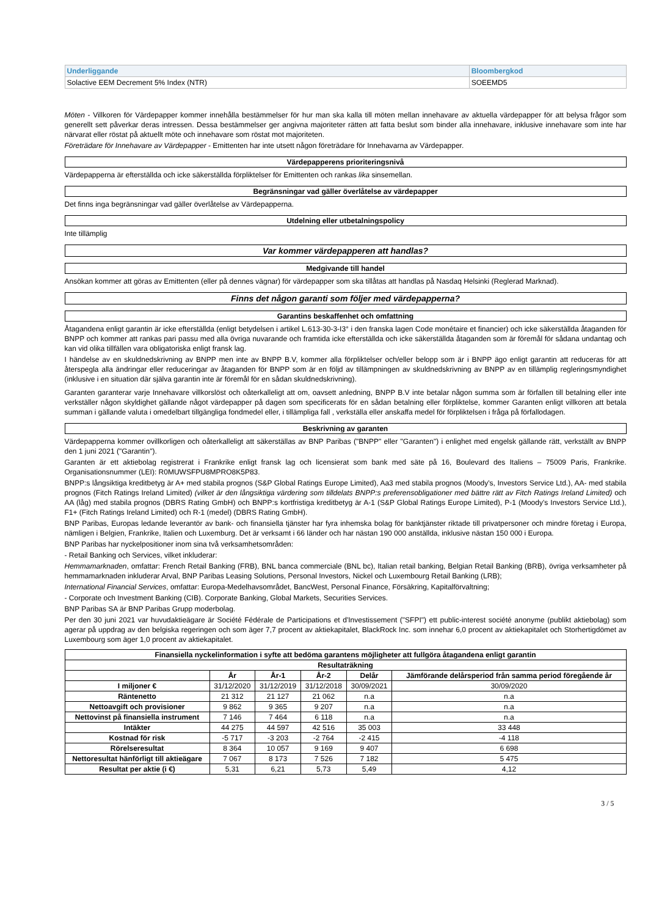| Underliggande | Bloombergkod |
| Solactive EEM Decrement 5% Index (NTR) | SOEEMD5 |
Möten - Villkoren för Värdepapper kommer innehålla bestämmelser för hur man ska kalla till möten mellan innehavare av aktuella värdepapper för att belysa frågor som generellt sett påverkar deras intressen. Dessa bestämmelser ger angivna majoriteter rätten att fatta beslut som binder alla innehavare, inklusive innehavare som inte har närvarat eller röstat på aktuellt möte och innehavare som röstat mot majoriteten.
Företrädare för Innehavare av Värdepapper - Emittenten har inte utsett någon företrädare för Innehavarna av Värdepapper.
Värdepapperens prioriteringsnivå
Värdepapperna är efterställda och icke säkerställda förpliktelser för Emittenten och rankas lika sinsemellan.
Begränsningar vad gäller överlåtelse av värdepapper
Det finns inga begränsningar vad gäller överlåtelse av Värdepapperna.
Utdelning eller utbetalningspolicy
Inte tillämplig
Var kommer värdepapperen att handlas?
Medgivande till handel
Ansökan kommer att göras av Emittenten (eller på dennes vägnar) för värdepapper som ska tillåtas att handlas på Nasdaq Helsinki (Reglerad Marknad).
Finns det någon garanti som följer med värdepapperna?
Garantins beskaffenhet och omfattning
Åtagandena enligt garantin är icke efterställda (enligt betydelsen i artikel L.613-30-3-I3° i den franska lagen Code monétaire et financier) och icke säkerställda åtaganden för BNPP och kommer att rankas pari passu med alla övriga nuvarande och framtida icke efterställda och icke säkerställda åtaganden som är föremål för sådana undantag och kan vid olika tillfällen vara obligatoriska enligt fransk lag.
I händelse av en skuldnedskrivning av BNPP men inte av BNPP B.V, kommer alla förpliktelser och/eller belopp som är i BNPP ägo enligt garantin att reduceras för att återspegla alla ändringar eller reduceringar av åtaganden för BNPP som är en följd av tillämpningen av skuldnedskrivning av BNPP av en tillämplig regleringsmyndighet (inklusive i en situation där själva garantin inte är föremål för en sådan skuldnedskrivning).
Garanten garanterar varje Innehavare villkorslöst och oåterkalleligt att om, oavsett anledning, BNPP B.V inte betalar någon summa som är förfallen till betalning eller inte verkställer någon skyldighet gällande något värdepapper på dagen som specificerats för en sådan betalning eller förpliktelse, kommer Garanten enligt villkoren att betala summan i gällande valuta i omedelbart tillgängliga fondmedel eller, i tillämpliga fall , verkställa eller anskaffa medel för förpliktelsen i fråga på förfallodagen.
Beskrivning av garanten
Värdepapperna kommer ovillkorligen och oåterkalleligt att säkerställas av BNP Paribas ("BNPP" eller "Garanten") i enlighet med engelsk gällande rätt, verkställt av BNPP den 1 juni 2021 ("Garantin").
Garanten är ett aktiebolag registrerat i Frankrike enligt fransk lag och licensierat som bank med säte på 16, Boulevard des Italiens – 75009 Paris, Frankrike. Organisationsnummer (LEI): R0MUWSFPU8MPRO8K5P83.
BNPP:s långsiktiga kreditbetyg är A+ med stabila prognos (S&P Global Ratings Europe Limited), Aa3 med stabila prognos (Moody's, Investors Service Ltd.), AA- med stabila prognos (Fitch Ratings Ireland Limited) (vilket är den långsiktiga värdering som tilldelats BNPP:s preferensobligationer med bättre rätt av Fitch Ratings Ireland Limited) och AA (låg) med stabila prognos (DBRS Rating GmbH) och BNPP:s kortfristiga kreditbetyg är A-1 (S&P Global Ratings Europe Limited), P-1 (Moody's Investors Service Ltd.), F1+ (Fitch Ratings Ireland Limited) och R-1 (medel) (DBRS Rating GmbH).
BNP Paribas, Europas ledande leverantör av bank- och finansiella tjänster har fyra inhemska bolag för banktjänster riktade till privatpersoner och mindre företag i Europa, nämligen i Belgien, Frankrike, Italien och Luxemburg. Det är verksamt i 66 länder och har nästan 190 000 anställda, inklusive nästan 150 000 i Europa.
BNP Paribas har nyckelpositioner inom sina två verksamhetsområden:
- Retail Banking och Services, vilket inkluderar:
Hemmamarknaden, omfattar: French Retail Banking (FRB), BNL banca commerciale (BNL bc), Italian retail banking, Belgian Retail Banking (BRB), övriga verksamheter på hemmamarknaden inkluderar Arval, BNP Paribas Leasing Solutions, Personal Investors, Nickel och Luxembourg Retail Banking (LRB);
International Financial Services, omfattar: Europa-Medelhavsområdet, BancWest, Personal Finance, Försäkring, Kapitalförvaltning;
- Corporate och Investment Banking (CIB). Corporate Banking, Global Markets, Securities Services.
BNP Paribas SA är BNP Paribas Grupp moderbolag.
Per den 30 juni 2021 var huvudaktieägare är Société Fédérale de Participations et d'Investissement ("SFPI") ett public-interest société anonyme (publikt aktiebolag) som agerar på uppdrag av den belgiska regeringen och som äger 7,7 procent av aktiekapitalet, BlackRock Inc. som innehar 6,0 procent av aktiekapitalet och Storhertigdömet av Luxembourg som äger 1,0 procent av aktiekapitalet.
| Finansiella nyckelinformation i syfte att bedöma garantens möjligheter att fullgöra åtagandena enligt garantin | | | | | |
| --- | --- | --- | --- | --- | --- |
| Resultaträkning | | | | | |
| | År | År-1 | År-2 | Delår | Jämförande delårsperiod från samma period föregående år |
| I miljoner € | 31/12/2020 | 31/12/2019 | 31/12/2018 | 30/09/2021 | 30/09/2020 |
| Räntenetto | 21 312 | 21 127 | 21 062 | n.a | n.a |
| Nettoavgift och provisioner | 9 862 | 9 365 | 9 207 | n.a | n.a |
| Nettovinst på finansiella instrument | 7 146 | 7 464 | 6 118 | n.a | n.a |
| Intäkter | 44 275 | 44 597 | 42 516 | 35 003 | 33 448 |
| Kostnad för risk | -5 717 | -3 203 | -2 764 | -2 415 | -4 118 |
| Rörelseresultat | 8 364 | 10 057 | 9 169 | 9 407 | 6 698 |
| Nettoresultat hänförligt till aktieägare | 7 067 | 8 173 | 7 526 | 7 182 | 5 475 |
| Resultat per aktie (i €) | 5,31 | 6,21 | 5,73 | 5,49 | 4,12 |
3 / 5